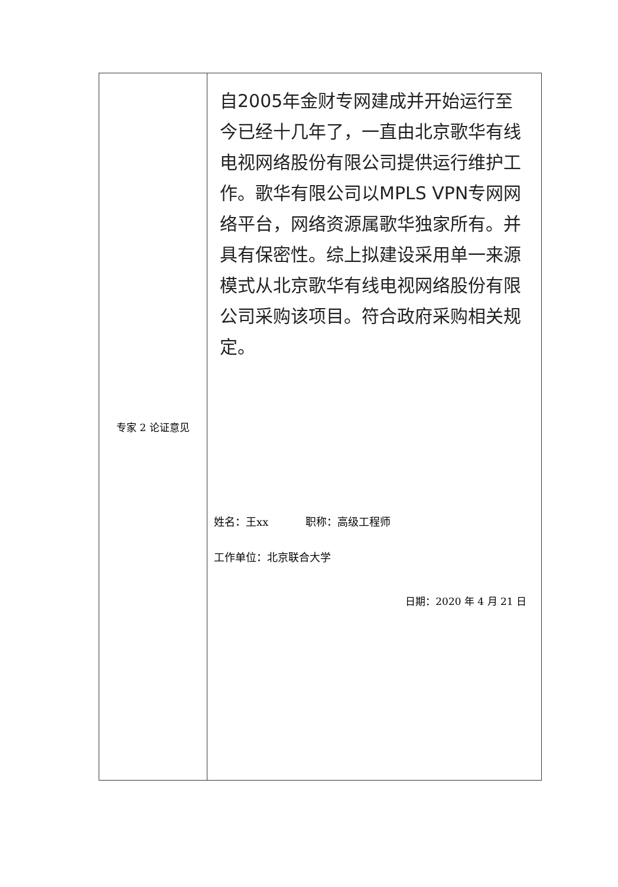| 专家 2 论证意见 | 自2005年金财专网建成并开始运行至今已经十几年了，一直由北京歌华有线电视网络股份有限公司提供运行维护工作。歌华有限公司以MPLS VPN专网网络平台，网络资源属歌华独家所有。并具有保密性。综上拟建设采用单一来源模式从北京歌华有线电视网络股份有限公司采购该项目。符合政府采购相关规定。 姓名：王xx 职称：高级工程师 工作单位：北京联合大学 日期：2020 年 4 月 21 日 |